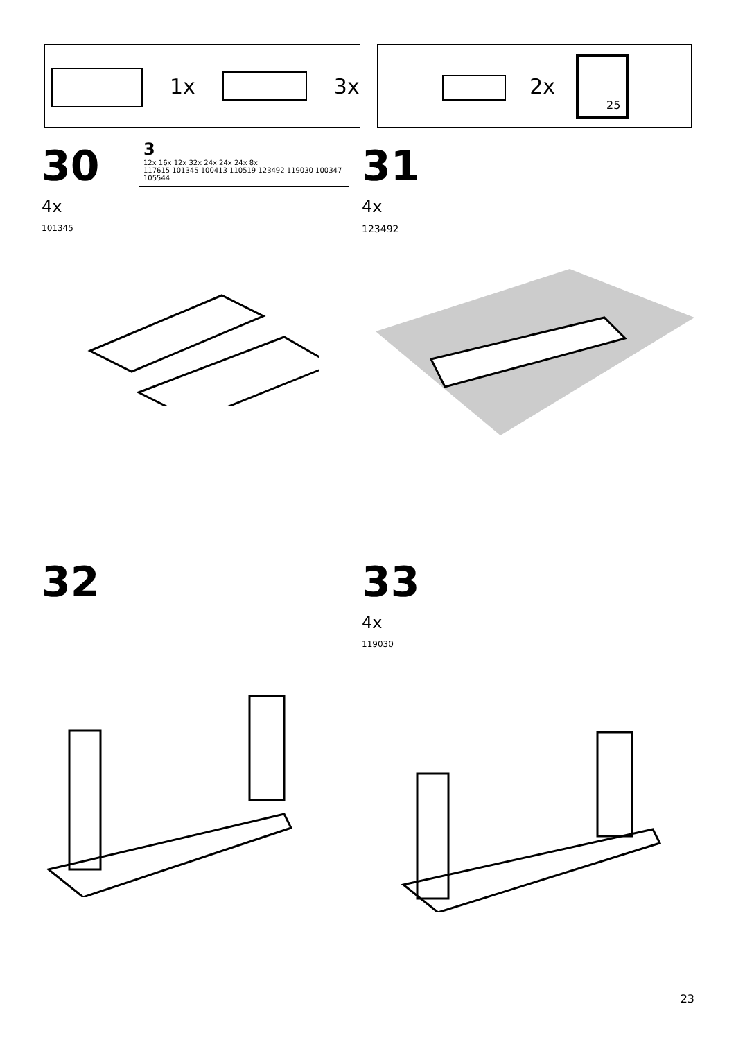1x 3x 2x 25
30
3
12x 16x 12x 32x 24x 24x 24x 8x
117615 101345 100413 110519 123492 119030 100347 105544
4x
101345
31
4x
123492
32
33
4x
119030
23